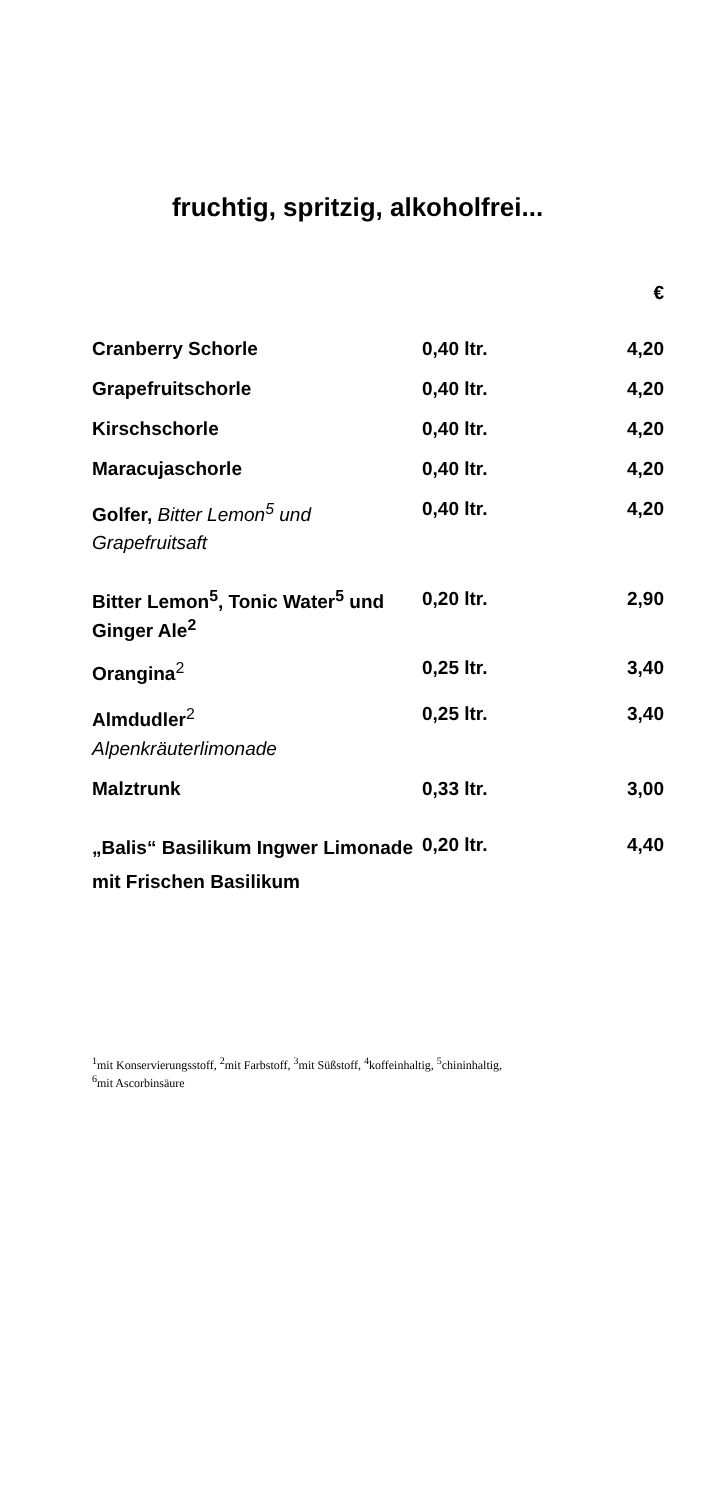fruchtig, spritzig, alkoholfrei...
| | | € |
| Cranberry Schorle | 0,40 ltr. | 4,20 |
| Grapefruitschorle | 0,40 ltr. | 4,20 |
| Kirschschorle | 0,40 ltr. | 4,20 |
| Maracujaschorle | 0,40 ltr. | 4,20 |
| Golfer, Bitter Lemon<sup>5</sup> und Grapefruitsaft | 0,40 ltr. | 4,20 |
| Bitter Lemon<sup>5</sup>, Tonic Water<sup>5</sup> und Ginger Ale<sup>2</sup> | 0,20 ltr. | 2,90 |
| Orangina<sup>2</sup> | 0,25 ltr. | 3,40 |
| Almdudler<sup>2</sup> Alpenkräuterlimonade | 0,25 ltr. | 3,40 |
| Malztrunk | 0,33 ltr. | 3,00 |
| „Balis“ Basilikum Ingwer Limonade mit Frischen Basilikum | 0,20 ltr. | 4,40 |
<sup>1</sup> mit Konservierungsstoff, <sup>2</sup>mit Farbstoff, <sup>3</sup>mit Süßstoff, <sup>4</sup>koffeinhaltig, <sup>5</sup>chininhaltig,
<sup>6</sup> mit Ascorbinsäure